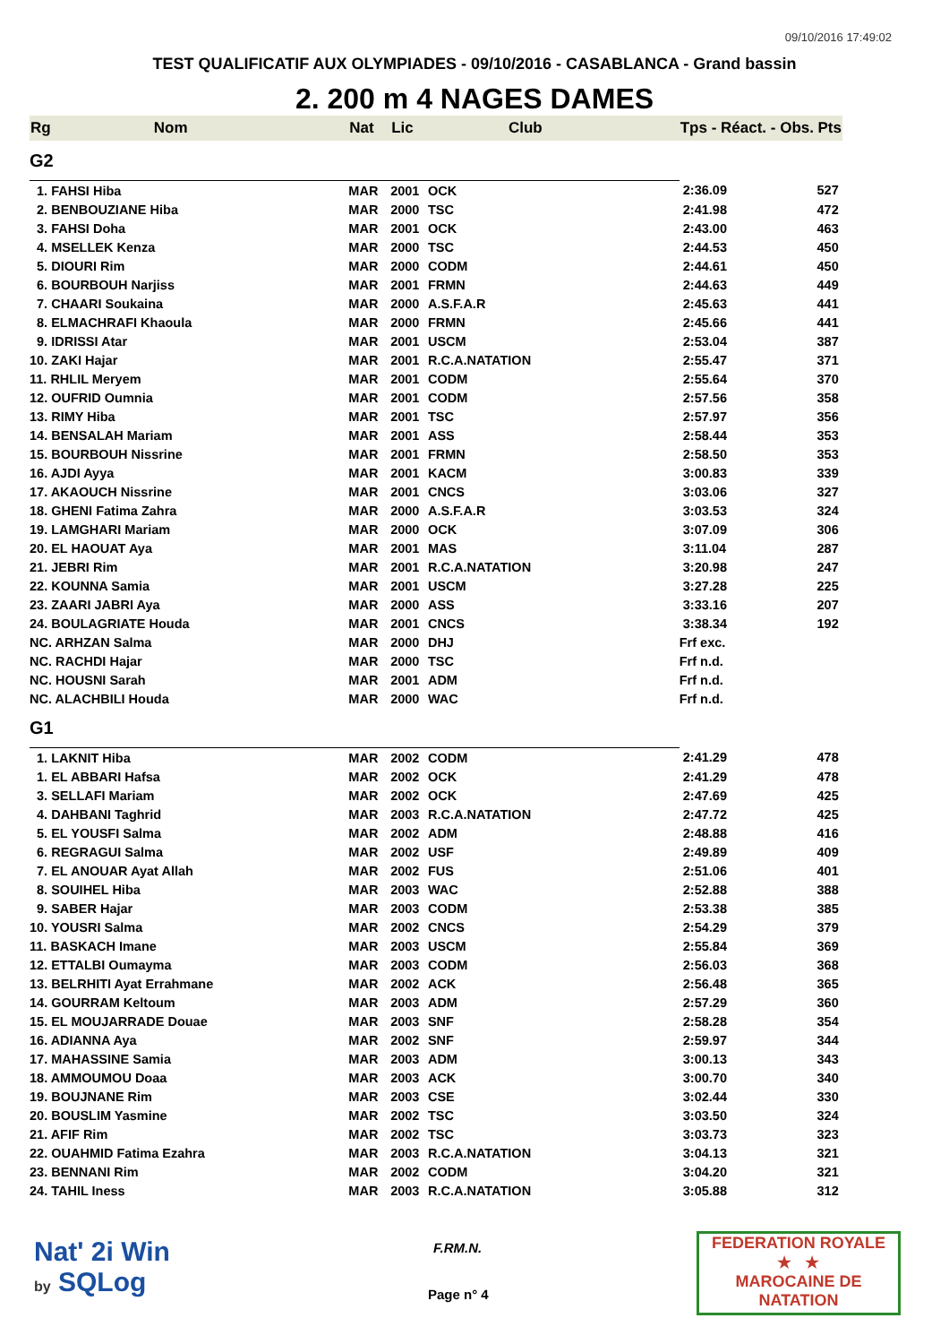09/10/2016 17:49:02
TEST QUALIFICATIF AUX OLYMPIADES - 09/10/2016 - CASABLANCA - Grand bassin
2. 200 m 4 NAGES DAMES
| Rg | Nom | Nat | Lic | Club | Tps - Réact. - Obs. | Pts |
| --- | --- | --- | --- | --- | --- | --- |
| G2 | | | | | | |
| 1. FAHSI Hiba | | MAR | 2001 | OCK | 2:36.09 | 527 |
| 2. BENBOUZIANE Hiba | | MAR | 2000 | TSC | 2:41.98 | 472 |
| 3. FAHSI Doha | | MAR | 2001 | OCK | 2:43.00 | 463 |
| 4. MSELLEK Kenza | | MAR | 2000 | TSC | 2:44.53 | 450 |
| 5. DIOURI Rim | | MAR | 2000 | CODM | 2:44.61 | 450 |
| 6. BOURBOUH Narjiss | | MAR | 2001 | FRMN | 2:44.63 | 449 |
| 7. CHAARI Soukaina | | MAR | 2000 | A.S.F.A.R | 2:45.63 | 441 |
| 8. ELMACHRAFI Khaoula | | MAR | 2000 | FRMN | 2:45.66 | 441 |
| 9. IDRISSI Atar | | MAR | 2001 | USCM | 2:53.04 | 387 |
| 10. ZAKI Hajar | | MAR | 2001 | R.C.A.NATATION | 2:55.47 | 371 |
| 11. RHLIL Meryem | | MAR | 2001 | CODM | 2:55.64 | 370 |
| 12. OUFRID Oumnia | | MAR | 2001 | CODM | 2:57.56 | 358 |
| 13. RIMY Hiba | | MAR | 2001 | TSC | 2:57.97 | 356 |
| 14. BENSALAH Mariam | | MAR | 2001 | ASS | 2:58.44 | 353 |
| 15. BOURBOUH Nissrine | | MAR | 2001 | FRMN | 2:58.50 | 353 |
| 16. AJDI Ayya | | MAR | 2001 | KACM | 3:00.83 | 339 |
| 17. AKAOUCH Nissrine | | MAR | 2001 | CNCS | 3:03.06 | 327 |
| 18. GHENI Fatima Zahra | | MAR | 2000 | A.S.F.A.R | 3:03.53 | 324 |
| 19. LAMGHARI Mariam | | MAR | 2000 | OCK | 3:07.09 | 306 |
| 20. EL HAOUAT Aya | | MAR | 2001 | MAS | 3:11.04 | 287 |
| 21. JEBRI Rim | | MAR | 2001 | R.C.A.NATATION | 3:20.98 | 247 |
| 22. KOUNNA Samia | | MAR | 2001 | USCM | 3:27.28 | 225 |
| 23. ZAARI JABRI Aya | | MAR | 2000 | ASS | 3:33.16 | 207 |
| 24. BOULAGRIATE Houda | | MAR | 2001 | CNCS | 3:38.34 | 192 |
| NC. ARHZAN Salma | | MAR | 2000 | DHJ | Frf exc. | |
| NC. RACHDI Hajar | | MAR | 2000 | TSC | Frf n.d. | |
| NC. HOUSNI Sarah | | MAR | 2001 | ADM | Frf n.d. | |
| NC. ALACHBILI Houda | | MAR | 2000 | WAC | Frf n.d. | |
| G1 | | | | | | |
| 1. LAKNIT Hiba | | MAR | 2002 | CODM | 2:41.29 | 478 |
| 1. EL ABBARI Hafsa | | MAR | 2002 | OCK | 2:41.29 | 478 |
| 3. SELLAFI Mariam | | MAR | 2002 | OCK | 2:47.69 | 425 |
| 4. DAHBANI Taghrid | | MAR | 2003 | R.C.A.NATATION | 2:47.72 | 425 |
| 5. EL YOUSFI Salma | | MAR | 2002 | ADM | 2:48.88 | 416 |
| 6. REGRAGUI Salma | | MAR | 2002 | USF | 2:49.89 | 409 |
| 7. EL ANOUAR Ayat Allah | | MAR | 2002 | FUS | 2:51.06 | 401 |
| 8. SOUIHEL Hiba | | MAR | 2003 | WAC | 2:52.88 | 388 |
| 9. SABER Hajar | | MAR | 2003 | CODM | 2:53.38 | 385 |
| 10. YOUSRI Salma | | MAR | 2002 | CNCS | 2:54.29 | 379 |
| 11. BASKACH Imane | | MAR | 2003 | USCM | 2:55.84 | 369 |
| 12. ETTALBI Oumayma | | MAR | 2003 | CODM | 2:56.03 | 368 |
| 13. BELRHITI Ayat Errahmane | | MAR | 2002 | ACK | 2:56.48 | 365 |
| 14. GOURRAM Keltoum | | MAR | 2003 | ADM | 2:57.29 | 360 |
| 15. EL MOUJARRADE Douae | | MAR | 2003 | SNF | 2:58.28 | 354 |
| 16. ADIANNA Aya | | MAR | 2002 | SNF | 2:59.97 | 344 |
| 17. MAHASSINE Samia | | MAR | 2003 | ADM | 3:00.13 | 343 |
| 18. AMMOUMOU Doaa | | MAR | 2003 | ACK | 3:00.70 | 340 |
| 19. BOUJNANE Rim | | MAR | 2003 | CSE | 3:02.44 | 330 |
| 20. BOUSLIM Yasmine | | MAR | 2002 | TSC | 3:03.50 | 324 |
| 21. AFIF Rim | | MAR | 2002 | TSC | 3:03.73 | 323 |
| 22. OUAHMID Fatima Ezahra | | MAR | 2003 | R.C.A.NATATION | 3:04.13 | 321 |
| 23. BENNANI Rim | | MAR | 2002 | CODM | 3:04.20 | 321 |
| 24. TAHIL Iness | | MAR | 2003 | R.C.A.NATATION | 3:05.88 | 312 |
Nat' 2i Win
by SQLog
F.RM.N.
Page n° 4
FEDERATION ROYALE
★ ★
MAROCAINE DE NATATION